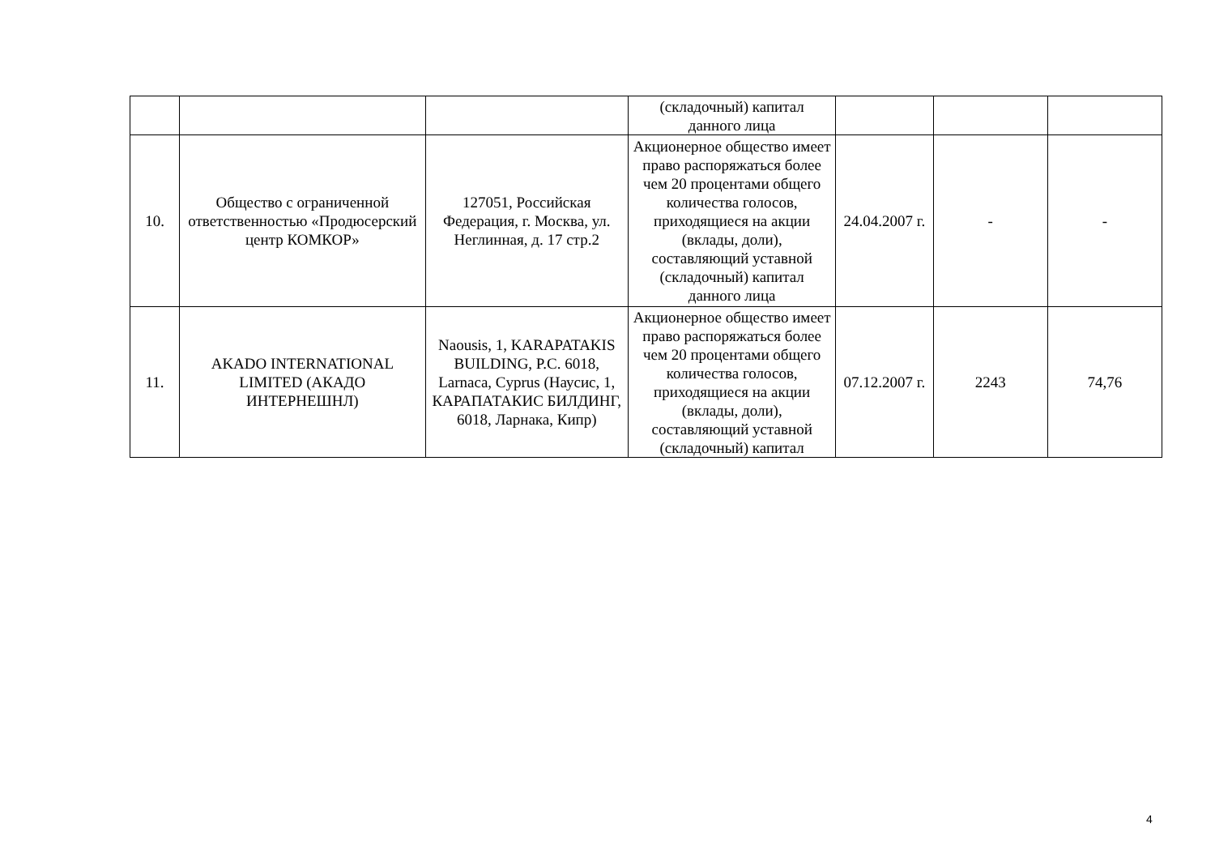| | | | (складочный) капитал данного лица | | | |
| 10. | Общество с ограниченной ответственностью «Продюсерский центр КОМКОР» | 127051, Российская Федерация, г. Москва, ул. Неглинная, д. 17 стр.2 | Акционерное общество имеет право распоряжаться более чем 20 процентами общего количества голосов, приходящиеся на акции (вклады, доли), составляющий уставной (складочный) капитал данного лица | 24.04.2007 г. | - | - |
| 11. | AKADO INTERNATIONAL LIMITED (АКАДО ИНТЕРНЕШНЛ) | Naousis, 1, KARAPATAKIS BUILDING, P.C. 6018, Larnaca, Cyprus (Наусис, 1, КАРАПАТАКИС БИЛДИНГ, 6018, Ларнака, Кипр) | Акционерное общество имеет право распоряжаться более чем 20 процентами общего количества голосов, приходящиеся на акции (вклады, доли), составляющий уставной (складочный) капитал | 07.12.2007 г. | 2243 | 74,76 |
4